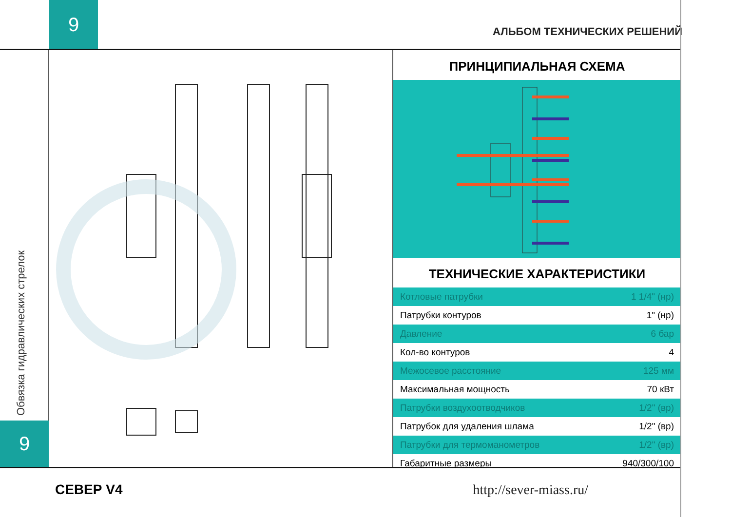9
АЛЬБОМ ТЕХНИЧЕСКИХ РЕШЕНИЙ
Обвязка гидравлических стрелок
9
ПРИНЦИПИАЛЬНАЯ СХЕМА
ТЕХНИЧЕСКИЕ ХАРАКТЕРИСТИКИ
| Котловые патрубки | 1 1/4" (нр) |
| Патрубки контуров | 1" (нр) |
| Давление | 6 бар |
| Кол-во контуров | 4 |
| Межосевое расстояние | 125 мм |
| Максимальная мощность | 70 кВт |
| Патрубки воздухоотводчиков | 1/2" (вр) |
| Патрубок для удаления шлама | 1/2" (вр) |
| Патрубки для термоманометров | 1/2" (вр) |
| Габаритные размеры | 940/300/100 |
СЕВЕР V4 http://sever-miass.ru/